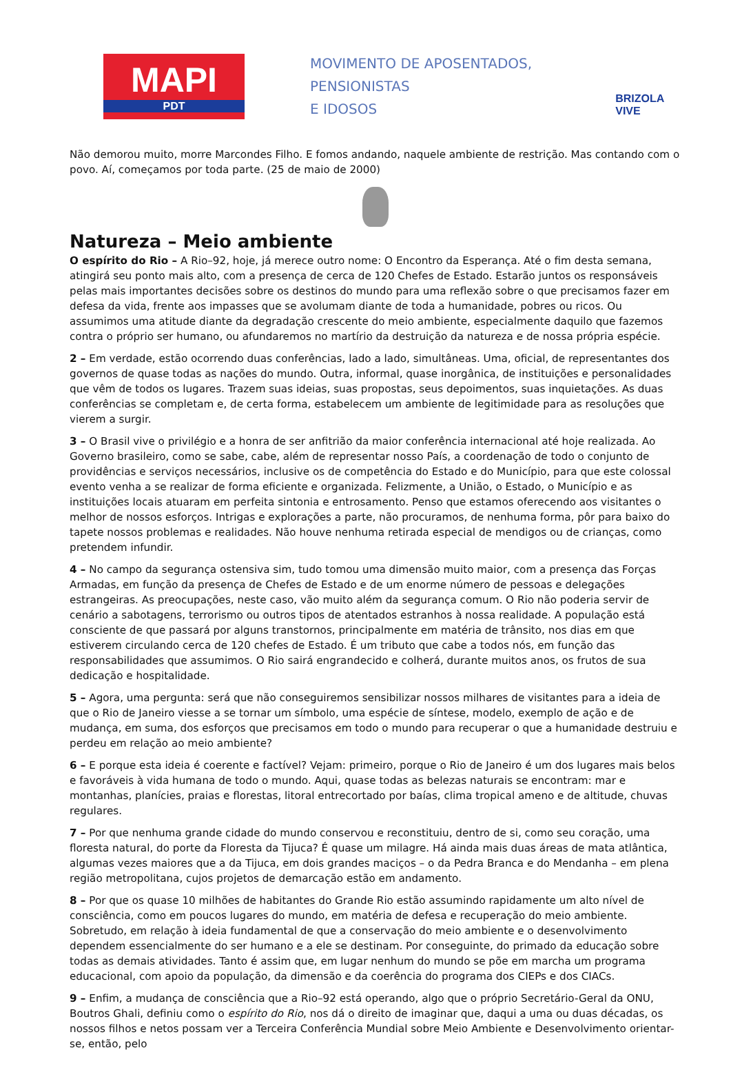MAPI
PDT
MOVIMENTO DE APOSENTADOS,
PENSIONISTAS
E IDOSOS
BRIZOLA VIVE
Não demorou muito, morre Marcondes Filho. E fomos andando, naquele ambiente de restrição. Mas contando com o povo. Aí, começamos por toda parte. (25 de maio de 2000)
Natureza – Meio ambiente
O espírito do Rio – A Rio–92, hoje, já merece outro nome: O Encontro da Esperança. Até o fim desta semana, atingirá seu ponto mais alto, com a presença de cerca de 120 Chefes de Estado. Estarão juntos os responsáveis pelas mais importantes decisões sobre os destinos do mundo para uma reflexão sobre o que precisamos fazer em defesa da vida, frente aos impasses que se avolumam diante de toda a humanidade, pobres ou ricos. Ou assumimos uma atitude diante da degradação crescente do meio ambiente, especialmente daquilo que fazemos contra o próprio ser humano, ou afundaremos no martírio da destruição da natureza e de nossa própria espécie.
2 – Em verdade, estão ocorrendo duas conferências, lado a lado, simultâneas. Uma, oficial, de representantes dos governos de quase todas as nações do mundo. Outra, informal, quase inorgânica, de instituições e personalidades que vêm de todos os lugares. Trazem suas ideias, suas propostas, seus depoimentos, suas inquietações. As duas conferências se completam e, de certa forma, estabelecem um ambiente de legitimidade para as resoluções que vierem a surgir.
3 – O Brasil vive o privilégio e a honra de ser anfitrião da maior conferência internacional até hoje realizada. Ao Governo brasileiro, como se sabe, cabe, além de representar nosso País, a coordenação de todo o conjunto de providências e serviços necessários, inclusive os de competência do Estado e do Município, para que este colossal evento venha a se realizar de forma eficiente e organizada. Felizmente, a União, o Estado, o Município e as instituições locais atuaram em perfeita sintonia e entrosamento. Penso que estamos oferecendo aos visitantes o melhor de nossos esforços. Intrigas e explorações a parte, não procuramos, de nenhuma forma, pôr para baixo do tapete nossos problemas e realidades. Não houve nenhuma retirada especial de mendigos ou de crianças, como pretendem infundir.
4 – No campo da segurança ostensiva sim, tudo tomou uma dimensão muito maior, com a presença das Forças Armadas, em função da presença de Chefes de Estado e de um enorme número de pessoas e delegações estrangeiras. As preocupações, neste caso, vão muito além da segurança comum. O Rio não poderia servir de cenário a sabotagens, terrorismo ou outros tipos de atentados estranhos à nossa realidade. A população está consciente de que passará por alguns transtornos, principalmente em matéria de trânsito, nos dias em que estiverem circulando cerca de 120 chefes de Estado. É um tributo que cabe a todos nós, em função das responsabilidades que assumimos. O Rio sairá engrandecido e colherá, durante muitos anos, os frutos de sua dedicação e hospitalidade.
5 – Agora, uma pergunta: será que não conseguiremos sensibilizar nossos milhares de visitantes para a ideia de que o Rio de Janeiro viesse a se tornar um símbolo, uma espécie de síntese, modelo, exemplo de ação e de mudança, em suma, dos esforços que precisamos em todo o mundo para recuperar o que a humanidade destruiu e perdeu em relação ao meio ambiente?
6 – E porque esta ideia é coerente e factível? Vejam: primeiro, porque o Rio de Janeiro é um dos lugares mais belos e favoráveis à vida humana de todo o mundo. Aqui, quase todas as belezas naturais se encontram: mar e montanhas, planícies, praias e florestas, litoral entrecortado por baías, clima tropical ameno e de altitude, chuvas regulares.
7 – Por que nenhuma grande cidade do mundo conservou e reconstituiu, dentro de si, como seu coração, uma floresta natural, do porte da Floresta da Tijuca? É quase um milagre. Há ainda mais duas áreas de mata atlântica, algumas vezes maiores que a da Tijuca, em dois grandes maciços – o da Pedra Branca e do Mendanha – em plena região metropolitana, cujos projetos de demarcação estão em andamento.
8 – Por que os quase 10 milhões de habitantes do Grande Rio estão assumindo rapidamente um alto nível de consciência, como em poucos lugares do mundo, em matéria de defesa e recuperação do meio ambiente. Sobretudo, em relação à ideia fundamental de que a conservação do meio ambiente e o desenvolvimento dependem essencialmente do ser humano e a ele se destinam. Por conseguinte, do primado da educação sobre todas as demais atividades. Tanto é assim que, em lugar nenhum do mundo se põe em marcha um programa educacional, com apoio da população, da dimensão e da coerência do programa dos CIEPs e dos CIACs.
9 – Enfim, a mudança de consciência que a Rio–92 está operando, algo que o próprio Secretário-Geral da ONU, Boutros Ghali, definiu como o espírito do Rio, nos dá o direito de imaginar que, daqui a uma ou duas décadas, os nossos filhos e netos possam ver a Terceira Conferência Mundial sobre Meio Ambiente e Desenvolvimento orientar-se, então, pelo